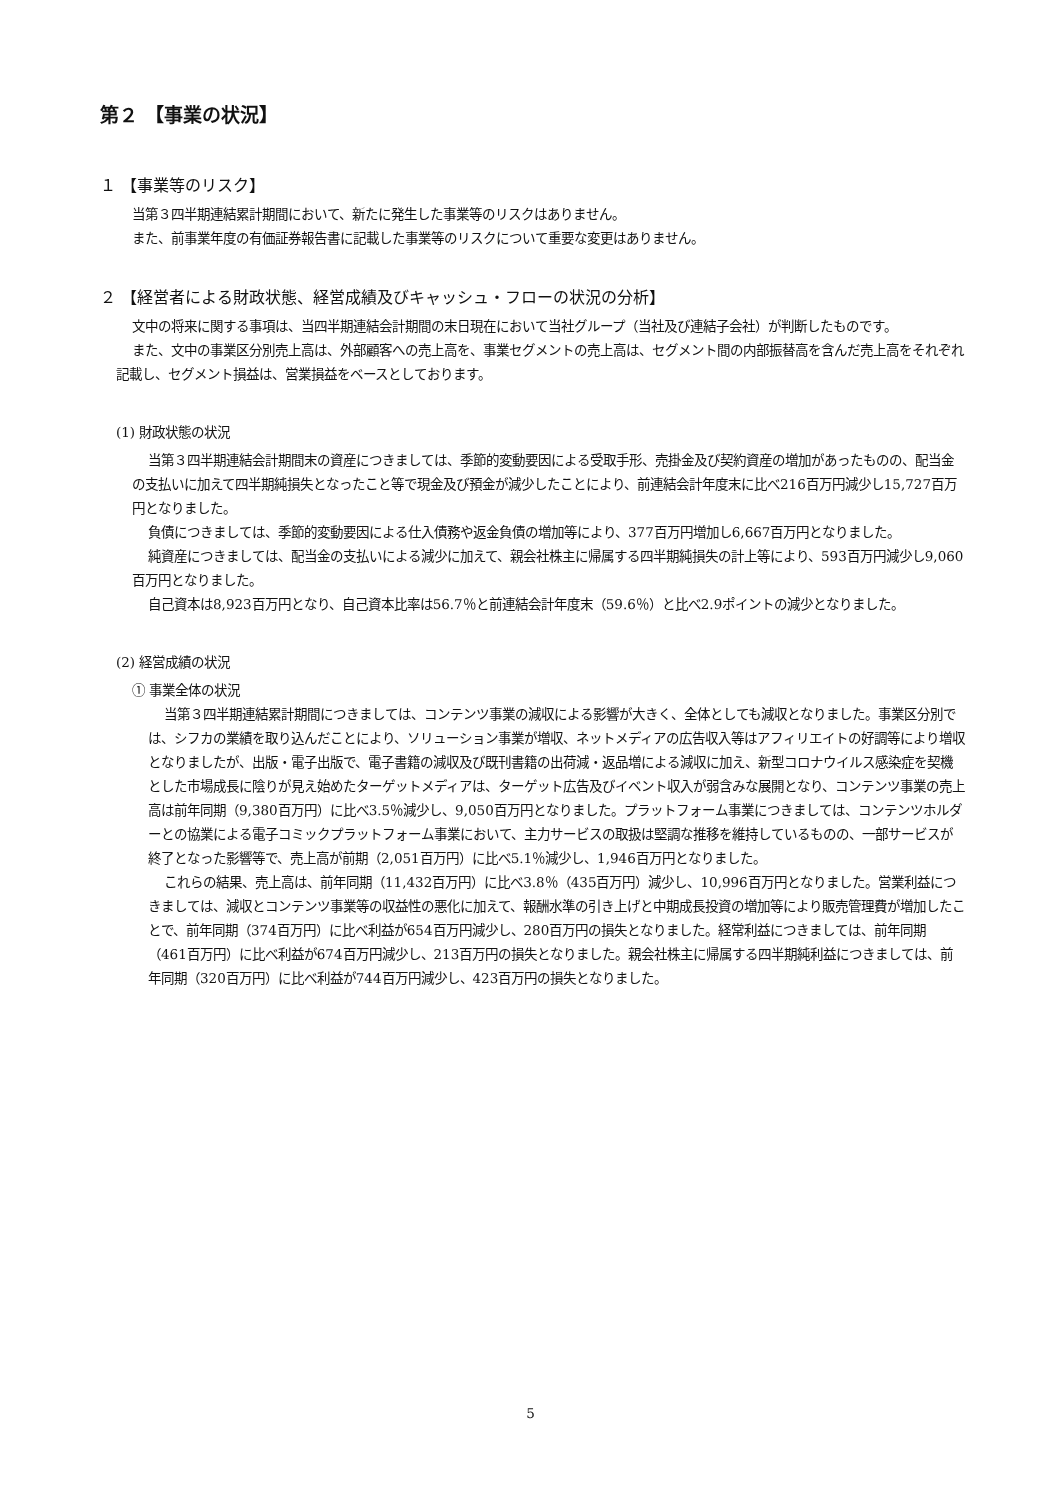第２ 【事業の状況】
１ 【事業等のリスク】
当第３四半期連結累計期間において、新たに発生した事業等のリスクはありません。
また、前事業年度の有価証券報告書に記載した事業等のリスクについて重要な変更はありません。
２ 【経営者による財政状態、経営成績及びキャッシュ・フローの状況の分析】
文中の将来に関する事項は、当四半期連結会計期間の末日現在において当社グループ（当社及び連結子会社）が判断したものです。
また、文中の事業区分別売上高は、外部顧客への売上高を、事業セグメントの売上高は、セグメント間の内部振替高を含んだ売上高をそれぞれ記載し、セグメント損益は、営業損益をベースとしております。
(1) 財政状態の状況
当第３四半期連結会計期間末の資産につきましては、季節的変動要因による受取手形、売掛金及び契約資産の増加があったものの、配当金の支払いに加えて四半期純損失となったこと等で現金及び預金が減少したことにより、前連結会計年度末に比べ216百万円減少し15,727百万円となりました。
負債につきましては、季節的変動要因による仕入債務や返金負債の増加等により、377百万円増加し6,667百万円となりました。
純資産につきましては、配当金の支払いによる減少に加えて、親会社株主に帰属する四半期純損失の計上等により、593百万円減少し9,060百万円となりました。
自己資本は8,923百万円となり、自己資本比率は56.7％と前連結会計年度末（59.6％）と比べ2.9ポイントの減少となりました。
(2) 経営成績の状況
① 事業全体の状況
当第３四半期連結累計期間につきましては、コンテンツ事業の減収による影響が大きく、全体としても減収となりました。事業区分別では、シフカの業績を取り込んだことにより、ソリューション事業が増収、ネットメディアの広告収入等はアフィリエイトの好調等により増収となりましたが、出版・電子出版で、電子書籍の減収及び既刊書籍の出荷減・返品増による減収に加え、新型コロナウイルス感染症を契機とした市場成長に陰りが見え始めたターゲットメディアは、ターゲット広告及びイベント収入が弱含みな展開となり、コンテンツ事業の売上高は前年同期（9,380百万円）に比べ3.5％減少し、9,050百万円となりました。プラットフォーム事業につきましては、コンテンツホルダーとの協業による電子コミックプラットフォーム事業において、主力サービスの取扱は堅調な推移を維持しているものの、一部サービスが終了となった影響等で、売上高が前期（2,051百万円）に比べ5.1％減少し、1,946百万円となりました。
これらの結果、売上高は、前年同期（11,432百万円）に比べ3.8％（435百万円）減少し、10,996百万円となりました。営業利益につきましては、減収とコンテンツ事業等の収益性の悪化に加えて、報酬水準の引き上げと中期成長投資の増加等により販売管理費が増加したことで、前年同期（374百万円）に比べ利益が654百万円減少し、280百万円の損失となりました。経常利益につきましては、前年同期（461百万円）に比べ利益が674百万円減少し、213百万円の損失となりました。親会社株主に帰属する四半期純利益につきましては、前年同期（320百万円）に比べ利益が744百万円減少し、423百万円の損失となりました。
5